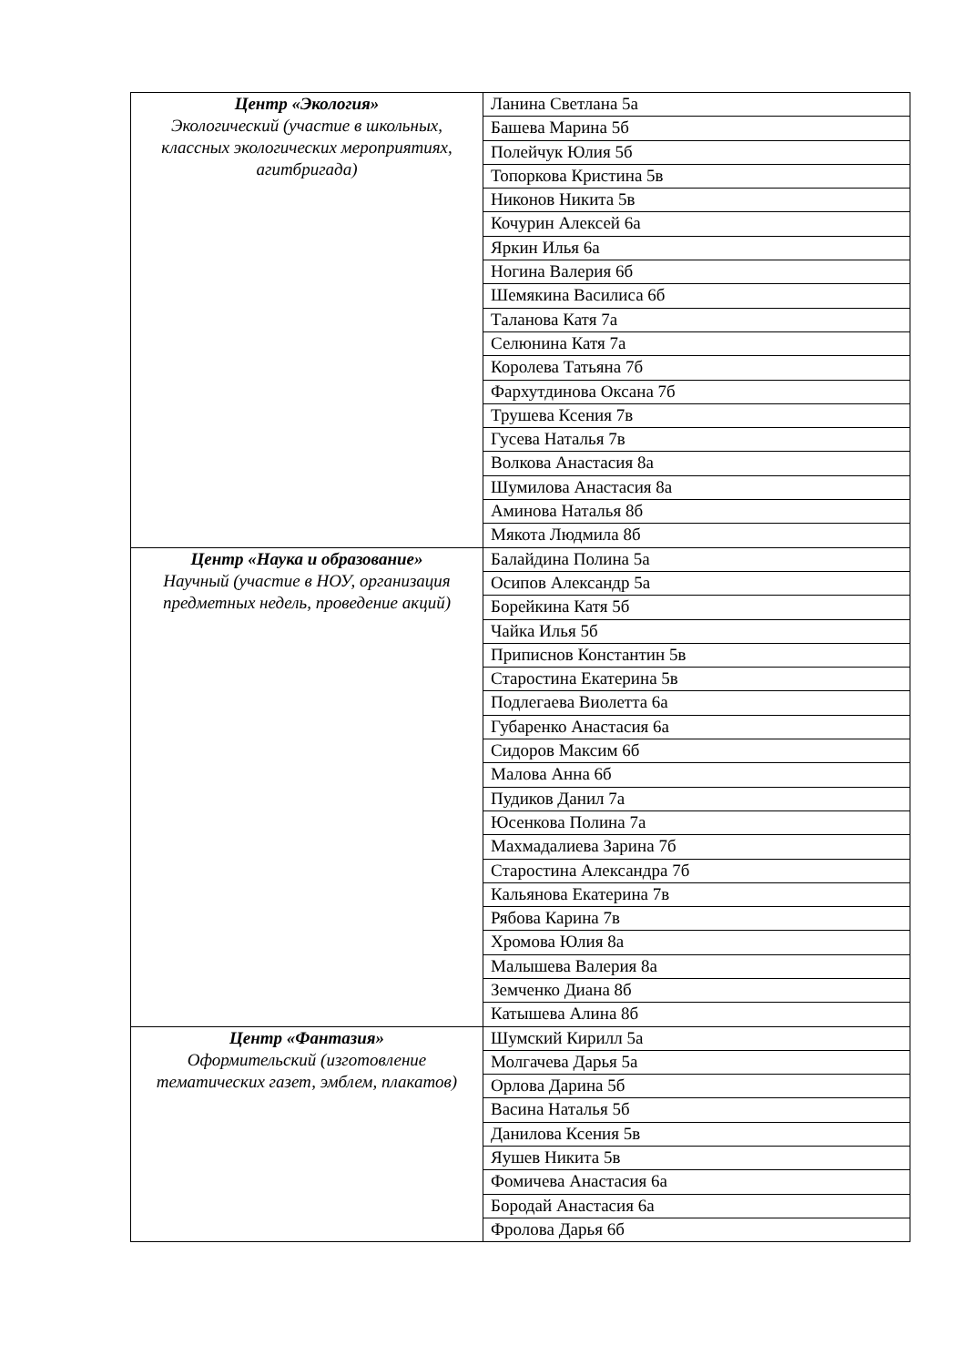| Центр «Экология» Экологический (участие в школьных, классных экологических мероприятиях, агитбригада) | Ланина Светлана 5а |
| | Башева Марина 5б |
| | Полейчук Юлия 5б |
| | Топоркова Кристина 5в |
| | Никонов Никита 5в |
| | Кочурин Алексей 6а |
| | Яркин Илья 6а |
| | Ногина Валерия 6б |
| | Шемякина Василиса 6б |
| | Таланова Катя 7а |
| | Селюнина Катя 7а |
| | Королева Татьяна 7б |
| | Фархутдинова Оксана 7б |
| | Трушева Ксения 7в |
| | Гусева Наталья 7в |
| | Волкова Анастасия 8а |
| | Шумилова Анастасия 8а |
| | Аминова Наталья 8б |
| | Мякота Людмила 8б |
| Центр «Наука и образование» Научный (участие в НОУ, организация предметных недель, проведение акций) | Балайдина Полина 5а |
| | Осипов Александр 5а |
| | Борейкина Катя 5б |
| | Чайка Илья 5б |
| | Приписнов Константин 5в |
| | Старостина Екатерина 5в |
| | Подлегаева Виолетта 6а |
| | Губаренко Анастасия 6а |
| | Сидоров Максим 6б |
| | Малова Анна 6б |
| | Пудиков Данил 7а |
| | Юсенкова Полина 7а |
| | Махмадалиева Зарина 7б |
| | Старостина Александра 7б |
| | Кальянова Екатерина 7в |
| | Рябова Карина 7в |
| | Хромова Юлия 8а |
| | Малышева Валерия 8а |
| | Земченко Диана 8б |
| | Катышева Алина 8б |
| Центр «Фантазия» Оформительский (изготовление тематических газет, эмблем, плакатов) | Шумский Кирилл 5а |
| | Молгачева Дарья 5а |
| | Орлова Дарина 5б |
| | Васина Наталья 5б |
| | Данилова Ксения 5в |
| | Яушев Никита 5в |
| | Фомичева Анастасия 6а |
| | Бородай Анастасия 6а |
| | Фролова Дарья 6б |